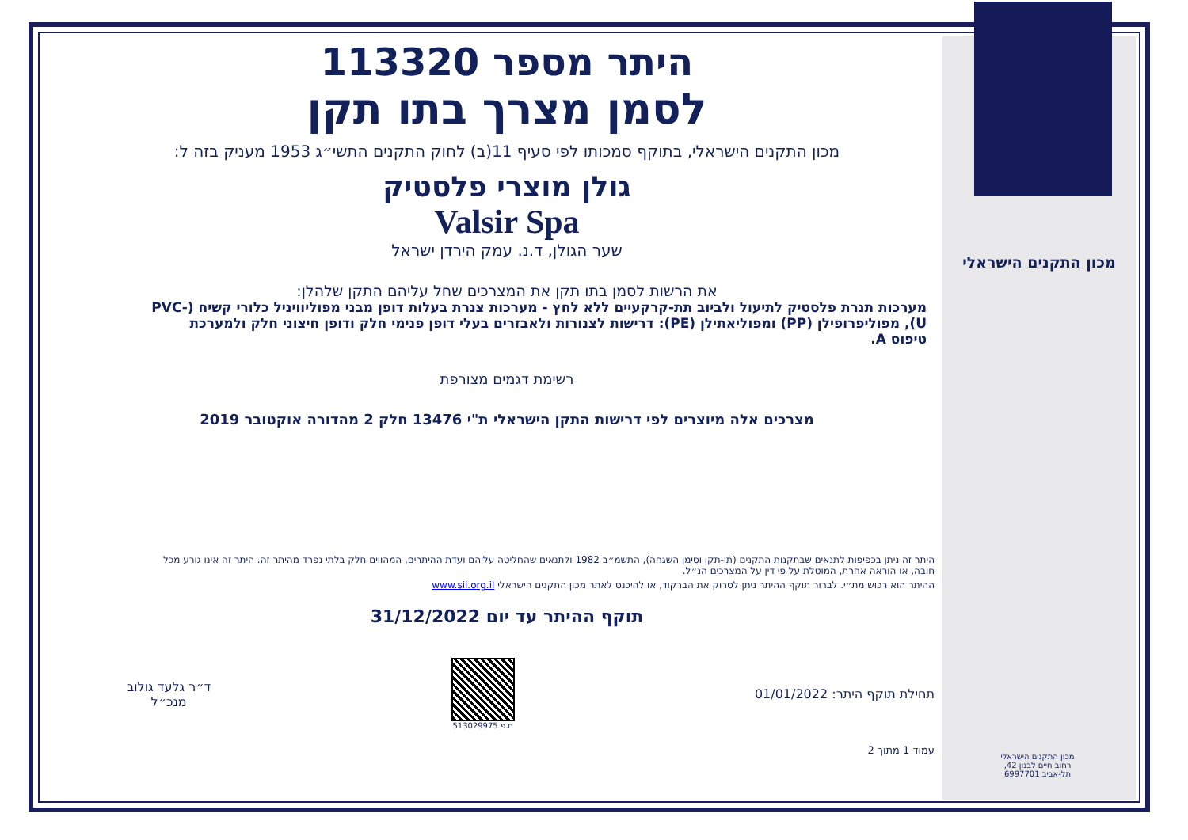מכון התקנים הישראלי
מכון התקנים הישראלי
רחוב חיים לבנון 42,
תל-אביב 6997701
היתר מספר 113320
לסמן מצרך בתו תקן
מכון התקנים הישראלי, בתוקף סמכותו לפי סעיף 11(ב) לחוק התקנים התשי״ג 1953 מעניק בזה ל:
גולן מוצרי פלסטיק
Valsir Spa
שער הגולן, ד.נ. עמק הירדן ישראל
את הרשות לסמן בתו תקן את המצרכים שחל עליהם התקן שלהלן:
מערכות תנרת פלסטיק לתיעול ולביוב תת-קרקעיים ללא לחץ - מערכות צנרת בעלות דופן מבני מפוליוויניל כלורי קשיח (PVC-U), מפוליפרופילן (PP) ומפוליאתילן (PE): דרישות לצנורות ולאבזרים בעלי דופן פנימי חלק ודופן חיצוני חלק ולמערכת טיפוס A.
רשימת דגמים מצורפת
מצרכים אלה מיוצרים לפי דרישות התקן הישראלי ת"י 13476 חלק 2 מהדורה אוקטובר 2019
היתר זה ניתן בכפיפות לתנאים שבתקנות התקנים (תו-תקן וסימן השגחה), התשמ״ב 1982 ולתנאים שהחליטה עליהם ועדת ההיתרים, המהווים חלק בלתי נפרד מהיתר זה. היתר זה אינו גורע מכל חובה, או הוראה אחרת, המוטלת על פי דין על המצרכים הנ״ל.
ההיתר הוא רכוש מת״י. לברור תוקף ההיתר ניתן לסרוק את הברקוד, או להיכנס לאתר מכון התקנים הישראלי www.sii.org.il
תוקף ההיתר עד יום 31/12/2022
תחילת תוקף היתר: 01/01/2022
ח.פ 513029975
ד״ר גלעד גולוב
מנכ״ל
עמוד 1 מתוך 2